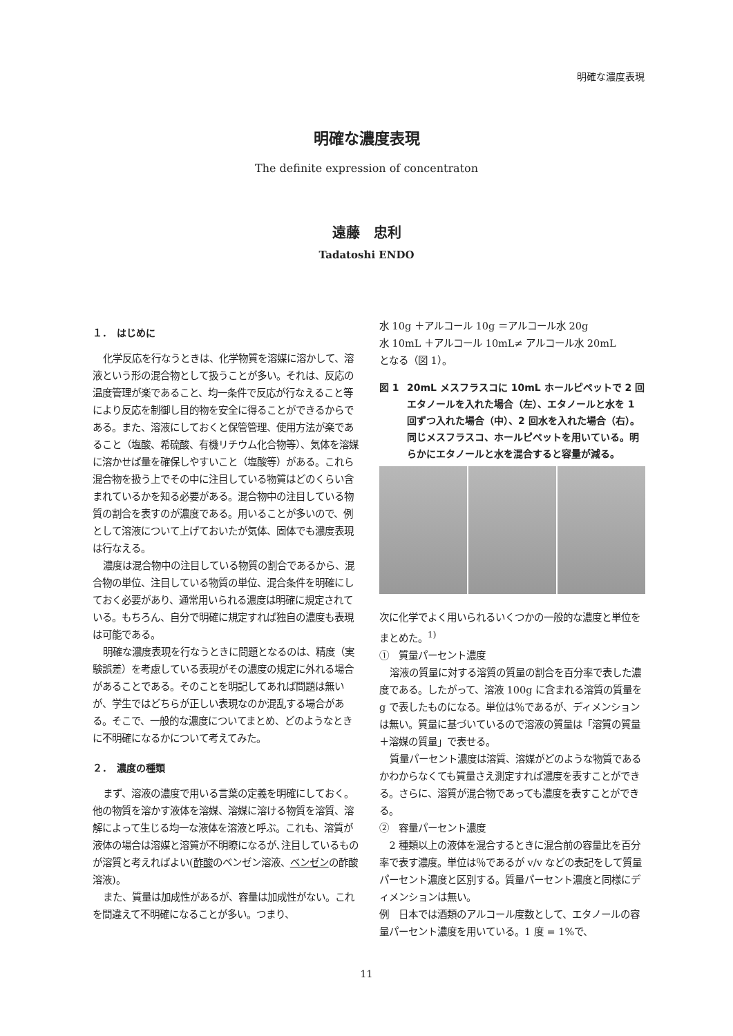明確な濃度表現
明確な濃度表現
The definite expression of concentraton
遠藤　忠利
Tadatoshi ENDO
１．　はじめに
化学反応を行なうときは、化学物質を溶媒に溶かして、溶液という形の混合物として扱うことが多い。それは、反応の温度管理が楽であること、均一条件で反応が行なえること等により反応を制御し目的物を安全に得ることができるからである。また、溶液にしておくと保管管理、使用方法が楽であること（塩酸、希硫酸、有機リチウム化合物等）、気体を溶媒に溶かせば量を確保しやすいこと（塩酸等）がある。これら混合物を扱う上でその中に注目している物質はどのくらい含まれているかを知る必要がある。混合物中の注目している物質の割合を表すのが濃度である。用いることが多いので、例として溶液について上げておいたが気体、固体でも濃度表現は行なえる。
濃度は混合物中の注目している物質の割合であるから、混合物の単位、注目している物質の単位、混合条件を明確にしておく必要があり、通常用いられる濃度は明確に規定されている。もちろん、自分で明確に規定すれば独自の濃度も表現は可能である。
明確な濃度表現を行なうときに問題となるのは、精度（実験誤差）を考慮している表現がその濃度の規定に外れる場合があることである。そのことを明記してあれば問題は無いが、学生ではどちらが正しい表現なのか混乱する場合がある。そこで、一般的な濃度についてまとめ、どのようなときに不明確になるかについて考えてみた。
２．　濃度の種類
まず、溶液の濃度で用いる言葉の定義を明確にしておく。他の物質を溶かす液体を溶媒、溶媒に溶ける物質を溶質、溶解によって生じる均一な液体を溶液と呼ぶ。これも、溶質が液体の場合は溶媒と溶質が不明瞭になるが､注目しているものが溶質と考えればよい(酢酸のベンゼン溶液、ベンゼンの酢酸溶液)。
また、質量は加成性があるが、容量は加成性がない。これを間違えて不明確になることが多い。つまり、
水 10g ＋アルコール 10g ＝アルコール水 20g
水 10mL ＋アルコール 10mL≠ アルコール水 20mL
となる（図 1）。
図 1 20mL メスフラスコに 10mL ホールピペットで 2 回エタノールを入れた場合（左）、エタノールと水を 1 回ずつ入れた場合（中）、2 回水を入れた場合（右）。同じメスフラスコ、ホールピペットを用いている。明らかにエタノールと水を混合すると容量が減る。
次に化学でよく用いられるいくつかの一般的な濃度と単位をまとめた。<sup>1)</sup>
①　質量パーセント濃度
溶液の質量に対する溶質の質量の割合を百分率で表した濃度である。したがって、溶液 100g に含まれる溶質の質量を g で表したものになる。単位は％であるが、ディメンションは無い。質量に基づいているので溶液の質量は「溶質の質量＋溶媒の質量」で表せる。
質量パーセント濃度は溶質、溶媒がどのような物質であるかわからなくても質量さえ測定すれば濃度を表すことができる。さらに、溶質が混合物であっても濃度を表すことができる。
②　容量パーセント濃度
2 種類以上の液体を混合するときに混合前の容量比を百分率で表す濃度。単位は％であるが v/v などの表記をして質量パーセント濃度と区別する。質量パーセント濃度と同様にディメンションは無い。
例　日本では酒類のアルコール度数として、エタノールの容量パーセント濃度を用いている。1 度 = 1%で、
11